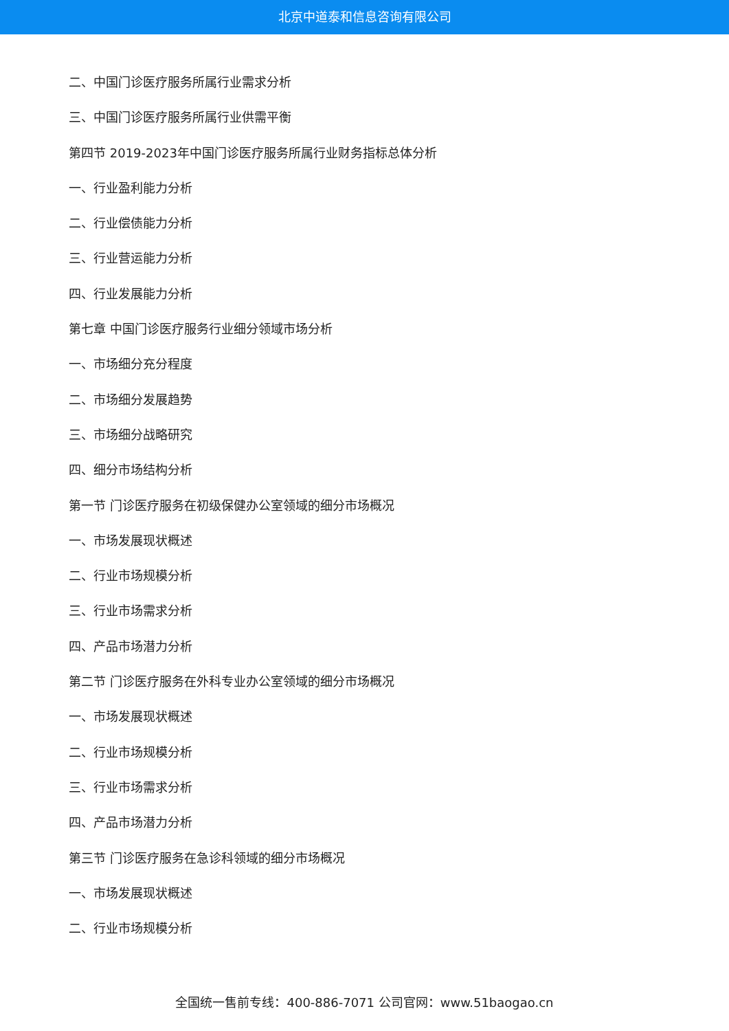北京中道泰和信息咨询有限公司
二、中国门诊医疗服务所属行业需求分析
三、中国门诊医疗服务所属行业供需平衡
第四节 2019-2023年中国门诊医疗服务所属行业财务指标总体分析
一、行业盈利能力分析
二、行业偿债能力分析
三、行业营运能力分析
四、行业发展能力分析
第七章 中国门诊医疗服务行业细分领域市场分析
一、市场细分充分程度
二、市场细分发展趋势
三、市场细分战略研究
四、细分市场结构分析
第一节 门诊医疗服务在初级保健办公室领域的细分市场概况
一、市场发展现状概述
二、行业市场规模分析
三、行业市场需求分析
四、产品市场潜力分析
第二节 门诊医疗服务在外科专业办公室领域的细分市场概况
一、市场发展现状概述
二、行业市场规模分析
三、行业市场需求分析
四、产品市场潜力分析
第三节 门诊医疗服务在急诊科领域的细分市场概况
一、市场发展现状概述
二、行业市场规模分析
全国统一售前专线：400-886-7071 公司官网：www.51baogao.cn